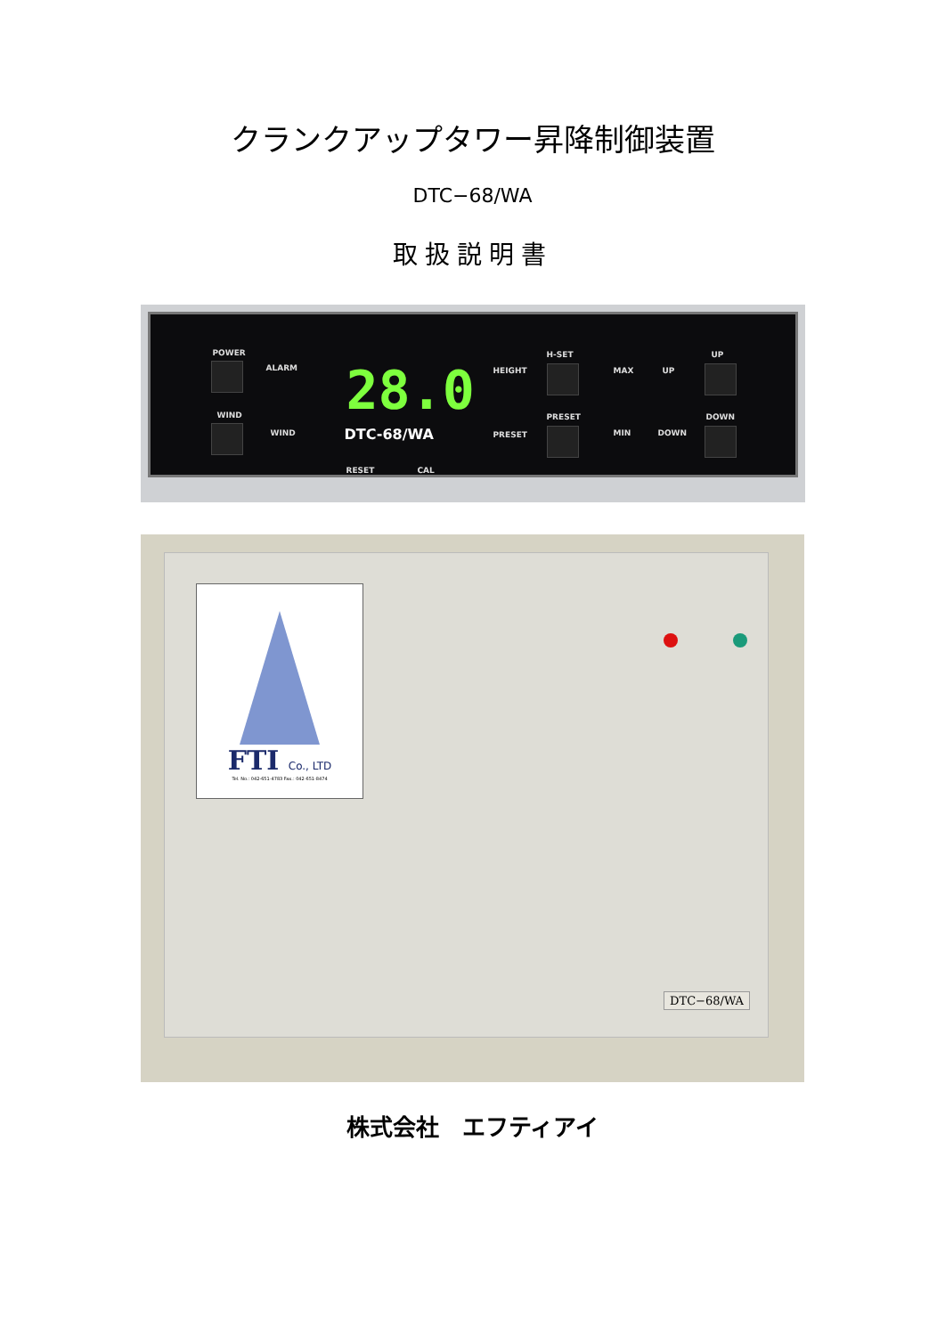クランクアップタワー昇降制御装置
DTC−68/WA
取扱説明書
POWER
ALARM
WIND
WIND
28.0
DTC-68/WA
RESET CAL
HEIGHT
PRESET
H-SET
PRESET
MAX UP
MIN DOWN
UP
DOWN
FTI Co., LTD
Tel. No.: 042-651-4783 Fax.: 042-651-8474
DTC−68/WA
株式会社　エフティアイ